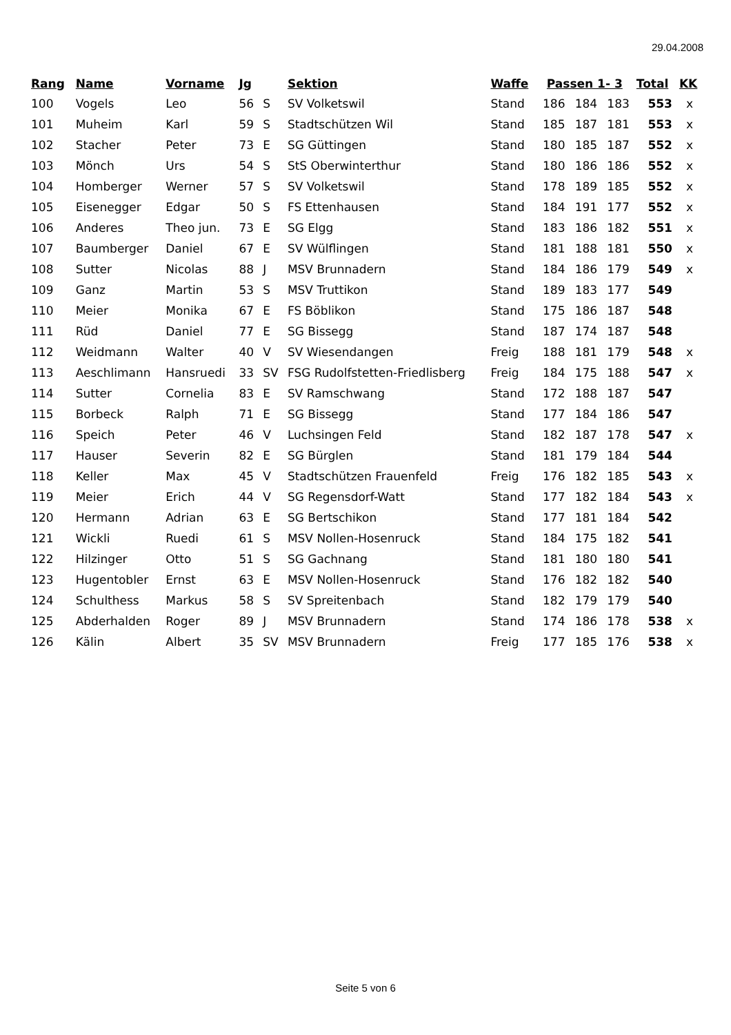29.04.2008
| Rang | Name | Vorname | Jg | | Sektion | Waffe | Passen 1- 3 | | | Total | KK |
| --- | --- | --- | --- | --- | --- | --- | --- | --- | --- | --- | --- |
| 100 | Vogels | Leo | 56 | S | SV Volketswil | Stand | 186 | 184 | 183 | 553 | x |
| 101 | Muheim | Karl | 59 | S | Stadtschützen Wil | Stand | 185 | 187 | 181 | 553 | x |
| 102 | Stacher | Peter | 73 | E | SG Güttingen | Stand | 180 | 185 | 187 | 552 | x |
| 103 | Mönch | Urs | 54 | S | StS Oberwinterthur | Stand | 180 | 186 | 186 | 552 | x |
| 104 | Homberger | Werner | 57 | S | SV Volketswil | Stand | 178 | 189 | 185 | 552 | x |
| 105 | Eisenegger | Edgar | 50 | S | FS Ettenhausen | Stand | 184 | 191 | 177 | 552 | x |
| 106 | Anderes | Theo jun. | 73 | E | SG Elgg | Stand | 183 | 186 | 182 | 551 | x |
| 107 | Baumberger | Daniel | 67 | E | SV Wülflingen | Stand | 181 | 188 | 181 | 550 | x |
| 108 | Sutter | Nicolas | 88 | J | MSV Brunnadern | Stand | 184 | 186 | 179 | 549 | x |
| 109 | Ganz | Martin | 53 | S | MSV Truttikon | Stand | 189 | 183 | 177 | 549 | |
| 110 | Meier | Monika | 67 | E | FS Böblikon | Stand | 175 | 186 | 187 | 548 | |
| 111 | Rüd | Daniel | 77 | E | SG Bissegg | Stand | 187 | 174 | 187 | 548 | |
| 112 | Weidmann | Walter | 40 | V | SV Wiesendangen | Freig | 188 | 181 | 179 | 548 | x |
| 113 | Aeschlimann | Hansruedi | 33 | SV | FSG Rudolfstetten-Friedlisberg | Freig | 184 | 175 | 188 | 547 | x |
| 114 | Sutter | Cornelia | 83 | E | SV Ramschwang | Stand | 172 | 188 | 187 | 547 | |
| 115 | Borbeck | Ralph | 71 | E | SG Bissegg | Stand | 177 | 184 | 186 | 547 | |
| 116 | Speich | Peter | 46 | V | Luchsingen Feld | Stand | 182 | 187 | 178 | 547 | x |
| 117 | Hauser | Severin | 82 | E | SG Bürglen | Stand | 181 | 179 | 184 | 544 | |
| 118 | Keller | Max | 45 | V | Stadtschützen Frauenfeld | Freig | 176 | 182 | 185 | 543 | x |
| 119 | Meier | Erich | 44 | V | SG Regensdorf-Watt | Stand | 177 | 182 | 184 | 543 | x |
| 120 | Hermann | Adrian | 63 | E | SG Bertschikon | Stand | 177 | 181 | 184 | 542 | |
| 121 | Wickli | Ruedi | 61 | S | MSV Nollen-Hosenruck | Stand | 184 | 175 | 182 | 541 | |
| 122 | Hilzinger | Otto | 51 | S | SG Gachnang | Stand | 181 | 180 | 180 | 541 | |
| 123 | Hugentobler | Ernst | 63 | E | MSV Nollen-Hosenruck | Stand | 176 | 182 | 182 | 540 | |
| 124 | Schulthess | Markus | 58 | S | SV Spreitenbach | Stand | 182 | 179 | 179 | 540 | |
| 125 | Abderhalden | Roger | 89 | J | MSV Brunnadern | Stand | 174 | 186 | 178 | 538 | x |
| 126 | Kälin | Albert | 35 | SV | MSV Brunnadern | Freig | 177 | 185 | 176 | 538 | x |
Seite 5 von 6